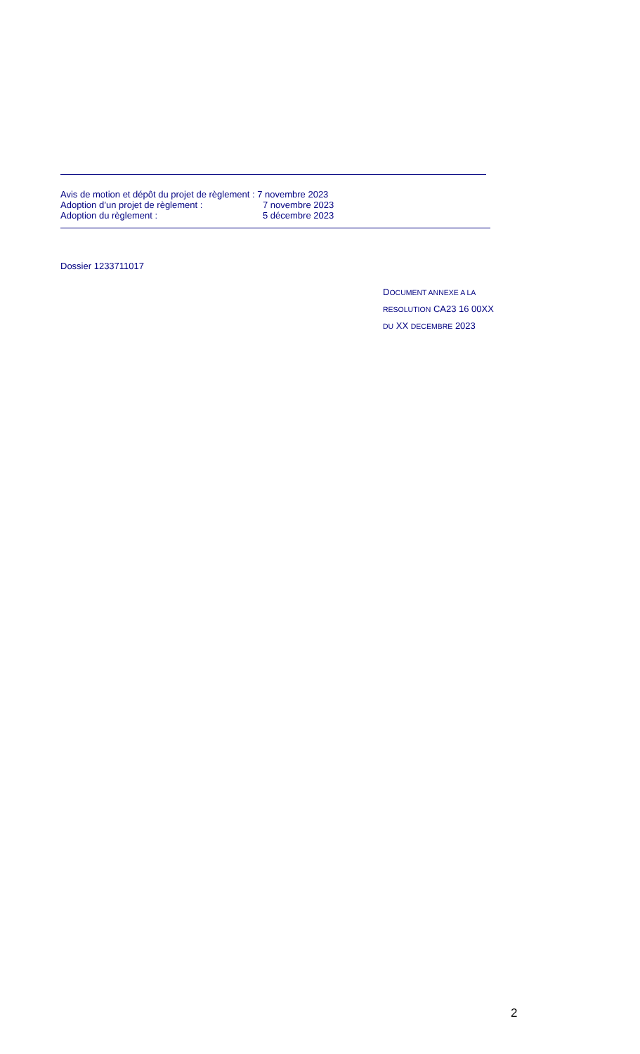Avis de motion et dépôt du projet de règlement : 7 novembre 2023
Adoption d’un projet de règlement : 7 novembre 2023
Adoption du règlement : 5 décembre 2023
Dossier 1233711017
DOCUMENT ANNEXE A LA
RESOLUTION CA23 16 00XX
DU XX DECEMBRE 2023
2